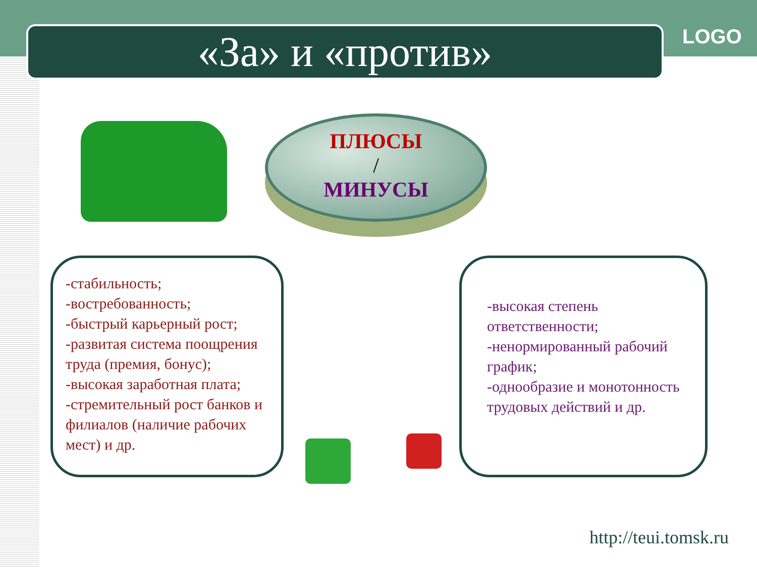«За» и «против» LOGO
ПЛЮСЫ
/
МИНУСЫ
-стабильность;
-востребованность;
-быстрый карьерный рост;
-развитая система поощрения труда (премия, бонус);
-высокая заработная плата;
-стремительный рост банков и филиалов (наличие рабочих мест) и др.
-высокая степень ответственности;
-ненормированный рабочий график;
-однообразие и монотонность трудовых действий и др.
http://teui.tomsk.ru